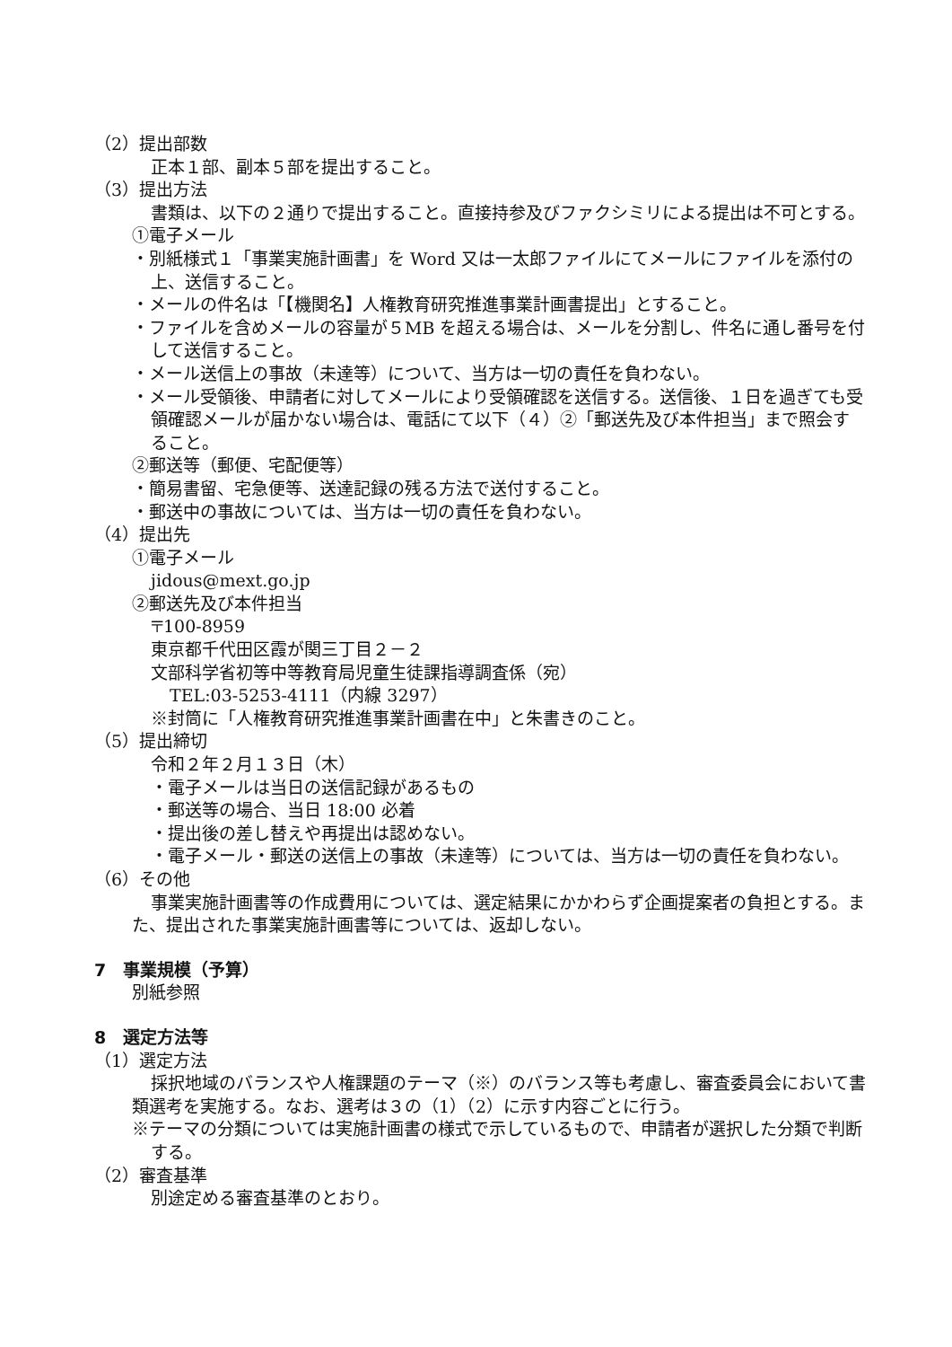（2）提出部数
正本１部、副本５部を提出すること。
（3）提出方法
書類は、以下の２通りで提出すること。直接持参及びファクシミリによる提出は不可とする。
①電子メール
・別紙様式１「事業実施計画書」を Word 又は一太郎ファイルにてメールにファイルを添付の上、送信すること。
・メールの件名は「【機関名】人権教育研究推進事業計画書提出」とすること。
・ファイルを含めメールの容量が５MB を超える場合は、メールを分割し、件名に通し番号を付して送信すること。
・メール送信上の事故（未達等）について、当方は一切の責任を負わない。
・メール受領後、申請者に対してメールにより受領確認を送信する。送信後、１日を過ぎても受領確認メールが届かない場合は、電話にて以下（４）②「郵送先及び本件担当」まで照会すること。
②郵送等（郵便、宅配便等）
・簡易書留、宅急便等、送達記録の残る方法で送付すること。
・郵送中の事故については、当方は一切の責任を負わない。
（4）提出先
①電子メール
jidous@mext.go.jp
②郵送先及び本件担当
〒100-8959
東京都千代田区霞が関三丁目２－２
文部科学省初等中等教育局児童生徒課指導調査係（宛）
TEL:03-5253-4111（内線 3297）
※封筒に「人権教育研究推進事業計画書在中」と朱書きのこと。
（5）提出締切
令和２年２月１３日（木）
・電子メールは当日の送信記録があるもの
・郵送等の場合、当日 18:00 必着
・提出後の差し替えや再提出は認めない。
・電子メール・郵送の送信上の事故（未達等）については、当方は一切の責任を負わない。
（6）その他
事業実施計画書等の作成費用については、選定結果にかかわらず企画提案者の負担とする。また、提出された事業実施計画書等については、返却しない。
7　事業規模（予算）
別紙参照
8　選定方法等
（1）選定方法
採択地域のバランスや人権課題のテーマ（※）のバランス等も考慮し、審査委員会において書類選考を実施する。なお、選考は３の（1）（2）に示す内容ごとに行う。
※テーマの分類については実施計画書の様式で示しているもので、申請者が選択した分類で判断する。
（2）審査基準
別途定める審査基準のとおり。